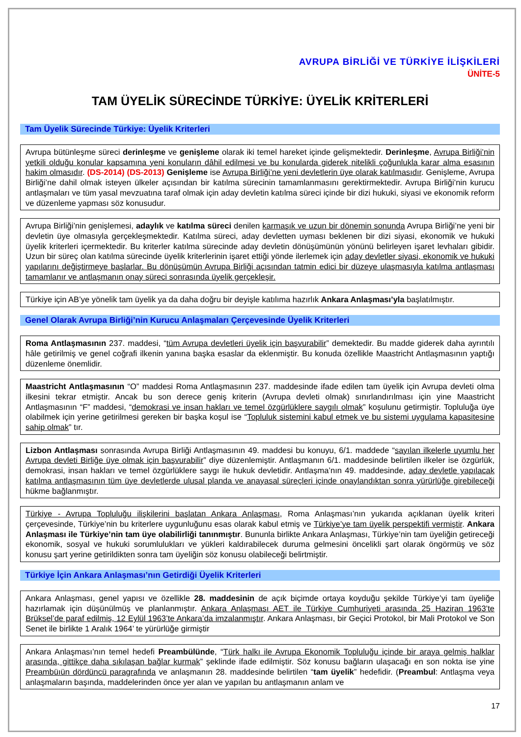AVRUPA BİRLİĞİ VE TÜRKİYE İLİŞKİLERİ
ÜNİTE-5
TAM ÜYELİK SÜRECİNDE TÜRKİYE: ÜYELİK KRİTERLERİ
Tam Üyelik Sürecinde Türkiye: Üyelik Kriterleri
Avrupa bütünleşme süreci derinleşme ve genişleme olarak iki temel hareket içinde gelişmektedir. Derinleşme, Avrupa Birliği’nin yetkili olduğu konular kapsamına yeni konuların dâhil edilmesi ve bu konularda giderek nitelikli çoğunlukla karar alma esasının hakim olmasıdır. (DS-2014) (DS-2013) Genişleme ise Avrupa Birliği’ne yeni devletlerin üye olarak katılmasıdır. Genişleme, Avrupa Birliği’ne dahil olmak isteyen ülkeler açısından bir katılma sürecinin tamamlanmasını gerektirmektedir. Avrupa Birliği’nin kurucu antlaşmaları ve tüm yasal mevzuatına taraf olmak için aday devletin katılma süreci içinde bir dizi hukuki, siyasi ve ekonomik reform ve düzenleme yapması söz konusudur.
Avrupa Birliği’nin genişlemesi, adaylık ve katılma süreci denilen karmaşık ve uzun bir dönemin sonunda Avrupa Birliği’ne yeni bir devletin üye olmasıyla gerçekleşmektedir. Katılma süreci, aday devletten uyması beklenen bir dizi siyasi, ekonomik ve hukuki üyelik kriterleri içermektedir. Bu kriterler katılma sürecinde aday devletin dönüşümünün yönünü belirleyen işaret levhaları gibidir. Uzun bir süreç olan katılma sürecinde üyelik kriterlerinin işaret ettiği yönde ilerlemek için aday devletler siyasi, ekonomik ve hukuki yapılarını değiştirmeye başlarlar. Bu dönüşümün Avrupa Birliği açısından tatmin edici bir düzeye ulaşmasıyla katılma antlaşması tamamlanır ve antlaşmanın onay süreci sonrasında üyelik gerçekleşir.
Türkiye için AB’ye yönelik tam üyelik ya da daha doğru bir deyişle katılıma hazırlık Ankara Anlaşması’yla başlatılmıştır.
Genel Olarak Avrupa Birliği’nin Kurucu Anlaşmaları Çerçevesinde Üyelik Kriterleri
Roma Antlaşmasının 237. maddesi, “tüm Avrupa devletleri üyelik için başvurabilir” demektedir. Bu madde giderek daha ayrıntılı hâle getirilmiş ve genel coğrafi ilkenin yanına başka esaslar da eklenmiştir. Bu konuda özellikle Maastricht Antlaşmasının yaptığı düzenleme önemlidir.
Maastricht Antlaşmasının “O” maddesi Roma Antlaşmasının 237. maddesinde ifade edilen tam üyelik için Avrupa devleti olma ilkesini tekrar etmiştir. Ancak bu son derece geniş kriterin (Avrupa devleti olmak) sınırlandırılması için yine Maastricht Antlaşmasının “F” maddesi, “demokrasi ve insan hakları ve temel özgürlüklere saygılı olmak” koşulunu getirmiştir. Topluluğa üye olabilmek için yerine getirilmesi gereken bir başka koşul ise “Topluluk sistemini kabul etmek ve bu sistemi uygulama kapasitesine sahip olmak” tır.
Lizbon Antlaşması sonrasında Avrupa Birliği Antlaşmasının 49. maddesi bu konuyu, 6/1. maddede “sayılan ilkelerle uyumlu her Avrupa devleti Birliğe üye olmak için başvurabilir” diye düzenlemiştir. Antlaşmanın 6/1. maddesinde belirtilen ilkeler ise özgürlük, demokrasi, insan hakları ve temel özgürlüklere saygı ile hukuk devletidir. Antlaşma’nın 49. maddesinde, aday devletle yapılacak katılma antlaşmasının tüm üye devletlerde ulusal planda ve anayasal süreçleri içinde onaylandıktan sonra yürürlüğe girebileceği hükme bağlanmıştır.
Türkiye - Avrupa Topluluğu ilişkilerini başlatan Ankara Anlaşması, Roma Anlaşması’nın yukarıda açıklanan üyelik kriteri çerçevesinde, Türkiye’nin bu kriterlere uygunluğunu esas olarak kabul etmiş ve Türkiye’ye tam üyelik perspektifi vermiştir. Ankara Anlaşması ile Türkiye’nin tam üye olabilirliği tanınmıştır. Bununla birlikte Ankara Anlaşması, Türkiye’nin tam üyeliğin getireceği ekonomik, sosyal ve hukuki sorumlulukları ve yükleri kaldırabilecek duruma gelmesini öncelikli şart olarak öngörmüş ve söz konusu şart yerine getirildikten sonra tam üyeliğin söz konusu olabileceği belirtmiştir.
Türkiye İçin Ankara Anlaşması’nın Getirdiği Üyelik Kriterleri
Ankara Anlaşması, genel yapısı ve özellikle 28. maddesinin de açık biçimde ortaya koyduğu şekilde Türkiye’yi tam üyeliğe hazırlamak için düşünülmüş ve planlanmıştır. Ankara Anlaşması AET ile Türkiye Cumhuriyeti arasında 25 Haziran 1963’te Brüksel’de paraf edilmiş, 12 Eylül 1963’te Ankara’da imzalanmıştır. Ankara Anlaşması, bir Geçici Protokol, bir Mali Protokol ve Son Senet ile birlikte 1 Aralık 1964’ te yürürlüğe girmiştir
Ankara Anlaşması’nın temel hedefi Preambülünde, “Türk halkı ile Avrupa Ekonomik Topluluğu içinde bir araya gelmiş halklar arasında, gittikçe daha sıkılaşan bağlar kurmak” şeklinde ifade edilmiştir. Söz konusu bağların ulaşacağı en son nokta ise yine Preambüıün dördüncü paragrafında ve anlaşmanın 28. maddesinde belirtilen “tam üyelik” hedefidir. (Preambul: Antlaşma veya anlaşmaların başında, maddelerinden önce yer alan ve yapılan bu antlaşmanın anlam ve
17